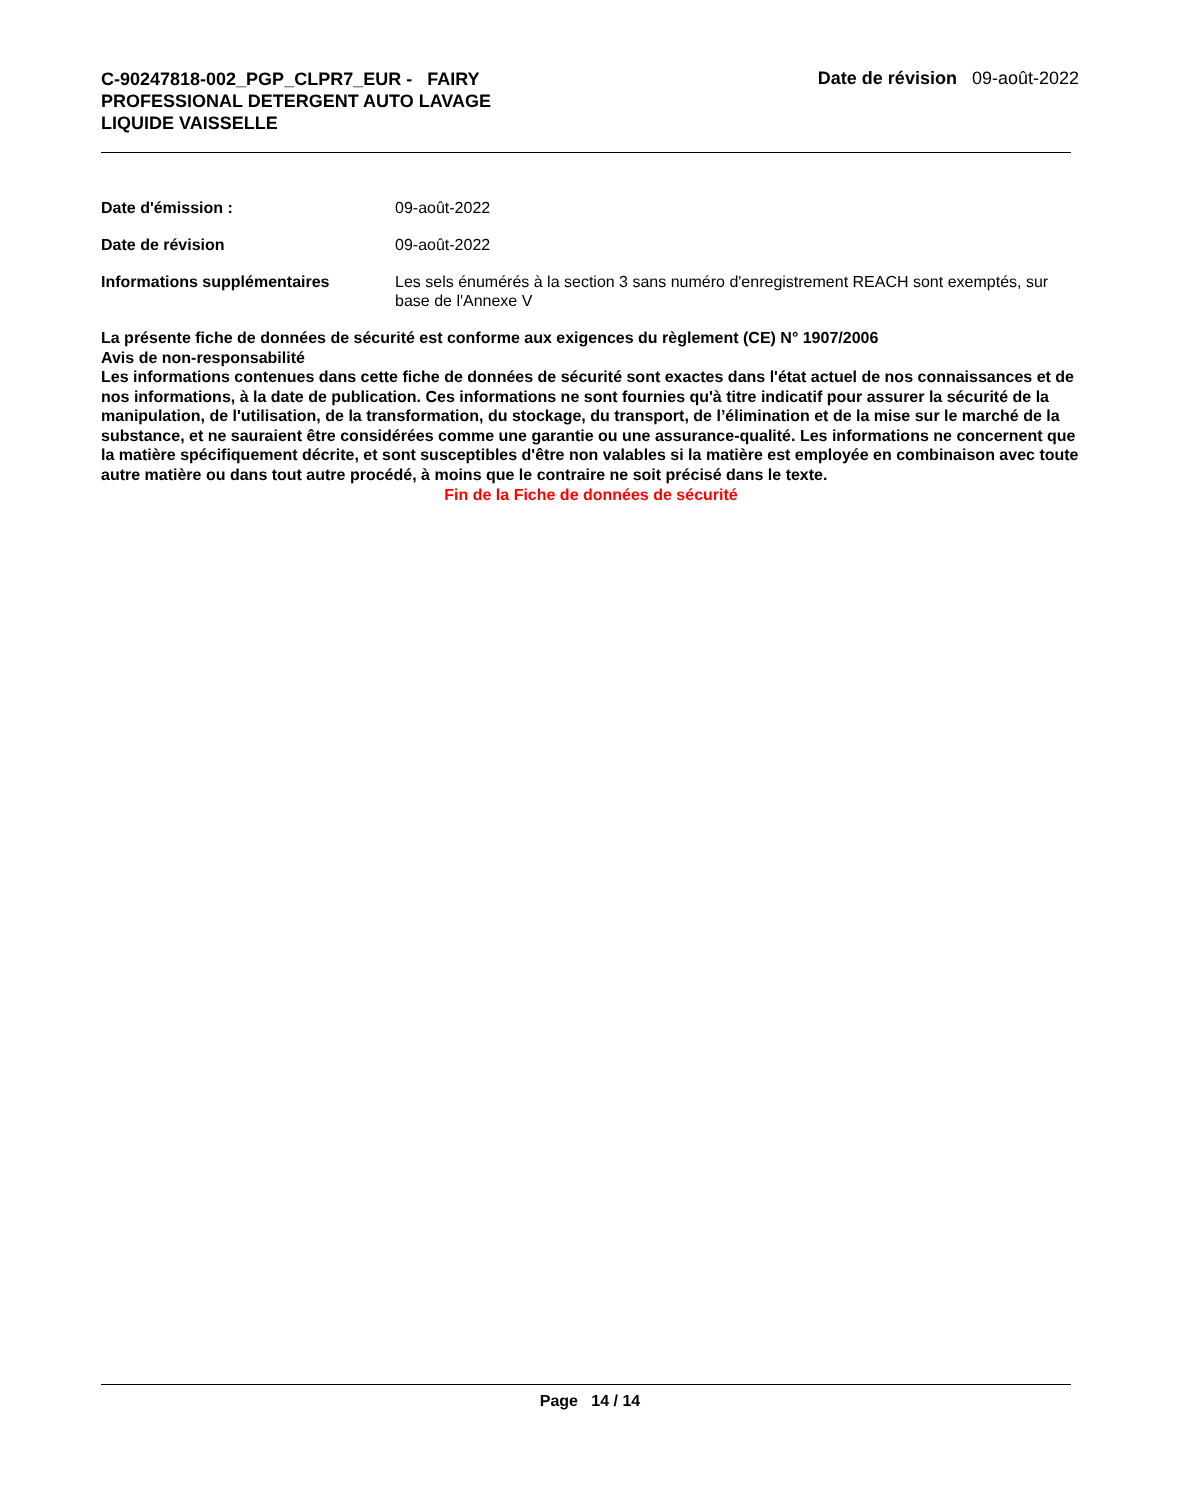C-90247818-002_PGP_CLPR7_EUR - FAIRY PROFESSIONAL DETERGENT AUTO LAVAGE LIQUIDE VAISSELLE
Date de révision 09-août-2022
Date d'émission : 09-août-2022
Date de révision 09-août-2022
Informations supplémentaires Les sels énumérés à la section 3 sans numéro d'enregistrement REACH sont exemptés, sur base de l'Annexe V
La présente fiche de données de sécurité est conforme aux exigences du règlement (CE) N° 1907/2006
Avis de non-responsabilité
Les informations contenues dans cette fiche de données de sécurité sont exactes dans l'état actuel de nos connaissances et de nos informations, à la date de publication. Ces informations ne sont fournies qu'à titre indicatif pour assurer la sécurité de la manipulation, de l'utilisation, de la transformation, du stockage, du transport, de l’élimination et de la mise sur le marché de la substance, et ne sauraient être considérées comme une garantie ou une assurance-qualité. Les informations ne concernent que la matière spécifiquement décrite, et sont susceptibles d'être non valables si la matière est employée en combinaison avec toute autre matière ou dans tout autre procédé, à moins que le contraire ne soit précisé dans le texte.
Fin de la Fiche de données de sécurité
Page 14 / 14